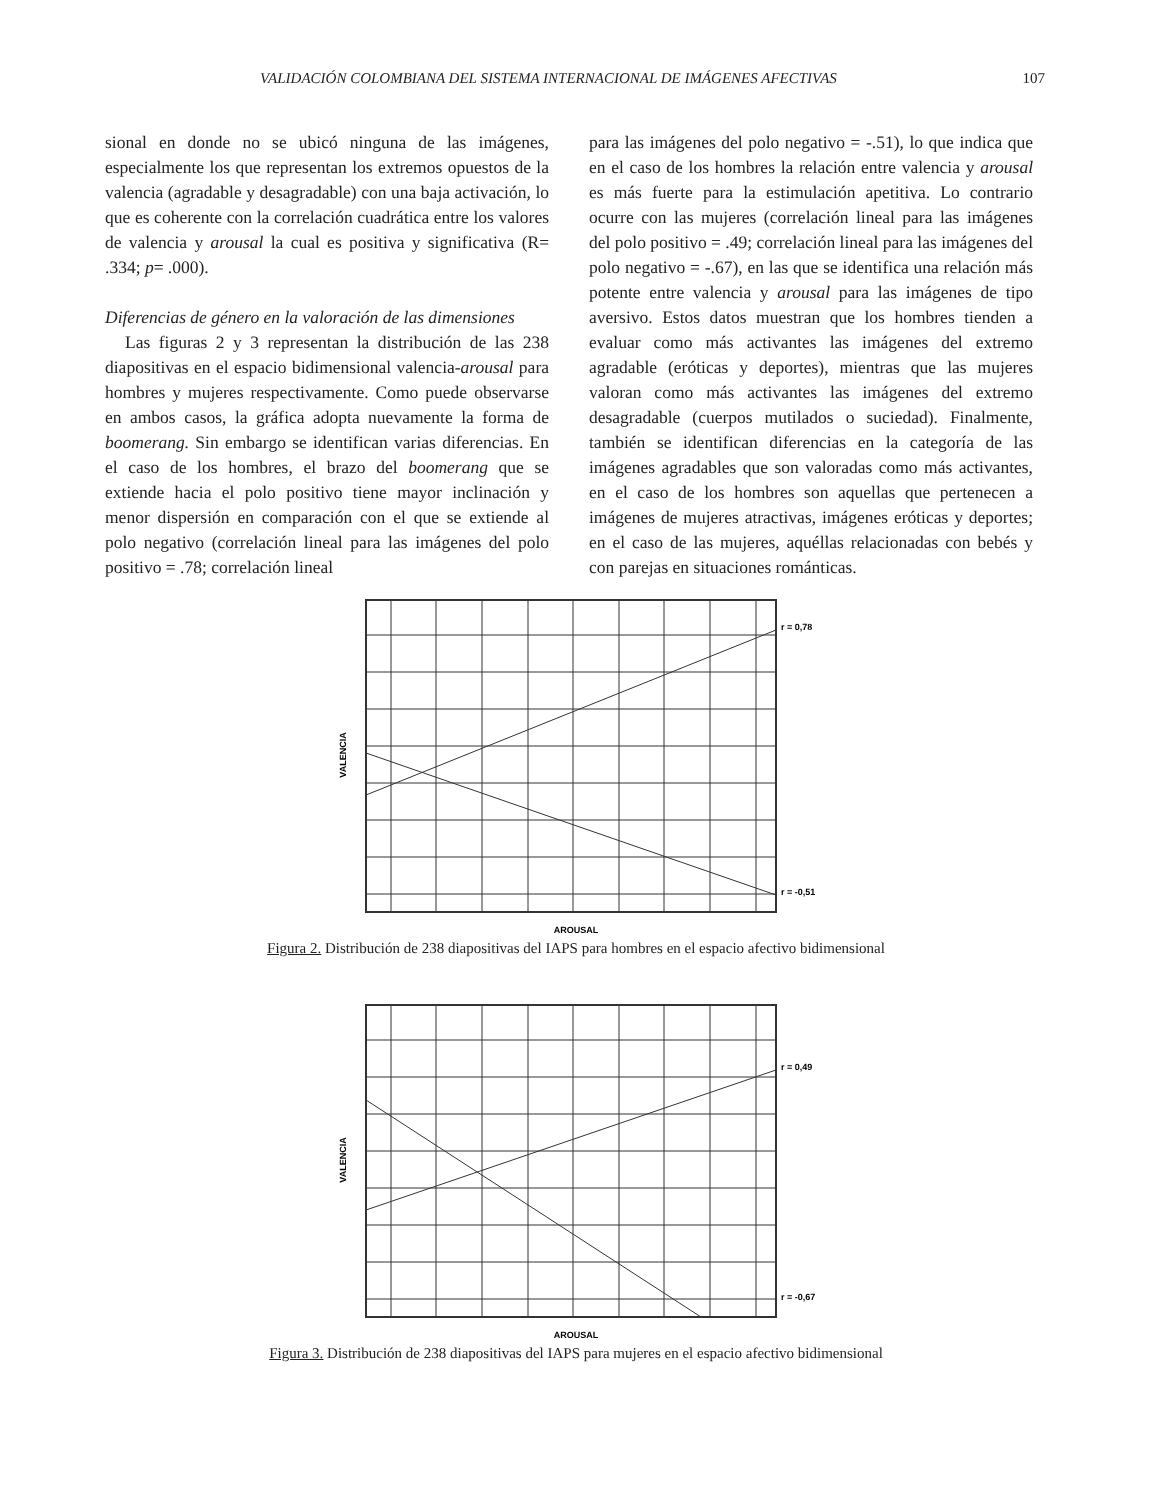VALIDACIÓN COLOMBIANA DEL SISTEMA INTERNACIONAL DE IMÁGENES AFECTIVAS 107
sional en donde no se ubicó ninguna de las imágenes, especialmente los que representan los extremos opuestos de la valencia (agradable y desagradable) con una baja activación, lo que es coherente con la correlación cuadrática entre los valores de valencia y arousal la cual es positiva y significativa (R= .334; p= .000).
Diferencias de género en la valoración de las dimensiones
Las figuras 2 y 3 representan la distribución de las 238 diapositivas en el espacio bidimensional valencia-arousal para hombres y mujeres respectivamente. Como puede observarse en ambos casos, la gráfica adopta nuevamente la forma de boomerang. Sin embargo se identifican varias diferencias. En el caso de los hombres, el brazo del boomerang que se extiende hacia el polo positivo tiene mayor inclinación y menor dispersión en comparación con el que se extiende al polo negativo (correlación lineal para las imágenes del polo positivo = .78; correlación lineal
para las imágenes del polo negativo = -.51), lo que indica que en el caso de los hombres la relación entre valencia y arousal es más fuerte para la estimulación apetitiva. Lo contrario ocurre con las mujeres (correlación lineal para las imágenes del polo positivo = .49; correlación lineal para las imágenes del polo negativo = -.67), en las que se identifica una relación más potente entre valencia y arousal para las imágenes de tipo aversivo. Estos datos muestran que los hombres tienden a evaluar como más activantes las imágenes del extremo agradable (eróticas y deportes), mientras que las mujeres valoran como más activantes las imágenes del extremo desagradable (cuerpos mutilados o suciedad). Finalmente, también se identifican diferencias en la categoría de las imágenes agradables que son valoradas como más activantes, en el caso de los hombres son aquellas que pertenecen a imágenes de mujeres atractivas, imágenes eróticas y deportes; en el caso de las mujeres, aquéllas relacionadas con bebés y con parejas en situaciones románticas.
r = 0,78
r = -0,51
AROUSAL
VALENCIA
Figura 2. Distribución de 238 diapositivas del IAPS para hombres en el espacio afectivo bidimensional
r = 0,49
r = -0,67
AROUSAL
VALENCIA
Figura 3. Distribución de 238 diapositivas del IAPS para mujeres en el espacio afectivo bidimensional